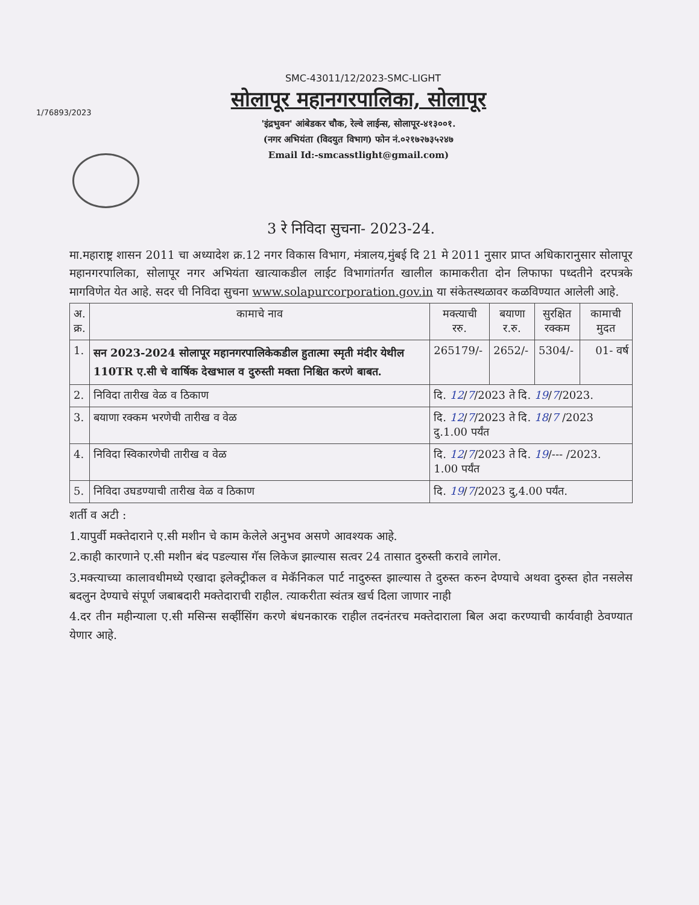SMC-43011/12/2023-SMC-LIGHT
1/76893/2023
सोलापूर महानगरपालिका, सोलापूर
'इंद्रभुवन' आंबेडकर चौक, रेल्वे लाईन्स, सोलापूर-४१३००१.
(नगर अभियंता (विदयुत विभाग) फोन नं.०२१७२७३५२४७
Email Id:-smcasstlight@gmail.com)
3 रे निविदा सुचना- 2023-24.
मा.महाराष्ट्र शासन 2011 चा अध्यादेश क्र.12 नगर विकास विभाग, मंत्रालय,मुंबई दि 21 मे 2011 नुसार प्राप्त अधिकारानुसार सोलापूर महानगरपालिका, सोलापूर नगर अभियंता खात्याकडील लाईट विभागांतर्गत खालील कामाकरीता दोन लिफाफा पध्दतीने दरपत्रके मागविणेत येत आहे. सदर ची निविदा सुचना www.solapurcorporation.gov.in या संकेतस्थळावर कळविण्यात आलेली आहे.
| अ. क्र. | कामाचे नाव | मक्त्याची ररु. | बयाणा र.रु. | सुरक्षित रक्कम | कामाची मुदत |
| --- | --- | --- | --- | --- | --- |
| 1. | सन 2023-2024 सोलापूर महानगरपालिकेकडील हुतात्मा स्मृती मंदीर येथील 110TR ए.सी चे वार्षिक देखभाल व दुरुस्ती मक्ता निश्चित करणे बाबत. | 265179/- | 2652/- | 5304/- | 01- वर्ष |
| 2. | निविदा तारीख वेळ व ठिकाण | दि. 12 / 7 /2023 ते दि. 19 / 7 /2023. | | | |
| 3. | बयाणा रक्कम भरणेची तारीख व वेळ | दि. 12 / 7 /2023 ते दि. 18 / 7 /2023 दु.1.00 पर्यंत | | | |
| 4. | निविदा स्विकारणेची तारीख व वेळ | दि. 12 / 7 /2023 ते दि. 19 /--- /2023. 1.00 पर्यंत | | | |
| 5. | निविदा उघडण्याची तारीख वेळ व ठिकाण | दि. 19 / 7 /2023 दु,4.00 पर्यंत. | | | |
शर्ती व अटी :
1.यापुर्वी मक्तेदाराने ए.सी मशीन चे काम केलेले अनुभव असणे आवश्यक आहे.
2.काही कारणाने ए.सी मशीन बंद पडल्यास गॅस लिकेज झाल्यास सत्वर 24 तासात दुरुस्ती करावे लागेल.
3.मक्त्याच्या कालावधीमध्ये एखादा इलेक्ट्रीकल व मेकॅनिकल पार्ट नादुरुस्त झाल्यास ते दुरुस्त करुन देण्याचे अथवा दुरुस्त होत नसलेस बदलुन देण्याचे संपूर्ण जबाबदारी मक्तेदाराची राहील. त्याकरीता स्वंतत्र खर्च दिला जाणार नाही
4.दर तीन महीन्याला ए.सी मसिन्स सर्व्हीसिंग करणे बंधनकारक राहील तदनंतरच मक्तेदाराला बिल अदा करण्याची कार्यवाही ठेवण्यात येणार आहे.